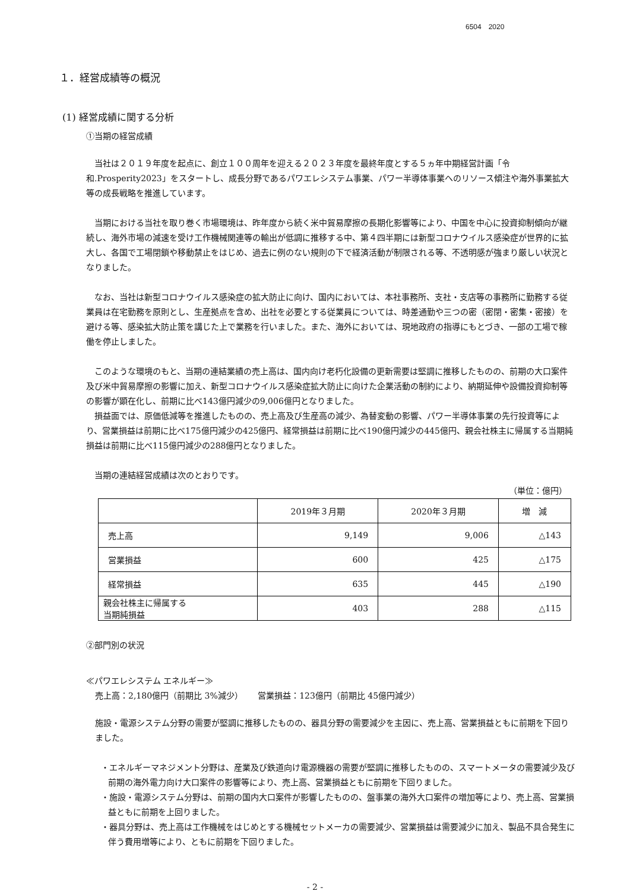6504　2020
１．経営成績等の概況
(1) 経営成績に関する分析
①当期の経営成績
当社は２０１９年度を起点に、創立１００周年を迎える２０２３年度を最終年度とする５ヵ年中期経営計画「令和.Prosperity2023」をスタートし、成長分野であるパワエレシステム事業、パワー半導体事業へのリソース傾注や海外事業拡大等の成長戦略を推進しています。
当期における当社を取り巻く市場環境は、昨年度から続く米中貿易摩擦の長期化影響等により、中国を中心に投資抑制傾向が継続し、海外市場の減速を受け工作機械関連等の輸出が低調に推移する中、第４四半期には新型コロナウイルス感染症が世界的に拡大し、各国で工場閉鎖や移動禁止をはじめ、過去に例のない規則の下で経済活動が制限される等、不透明感が強まり厳しい状況となりました。
なお、当社は新型コロナウイルス感染症の拡大防止に向け、国内においては、本社事務所、支社・支店等の事務所に勤務する従業員は在宅勤務を原則とし、生産拠点を含め、出社を必要とする従業員については、時差通勤や三つの密（密閉・密集・密接）を避ける等、感染拡大防止策を講じた上で業務を行いました。また、海外においては、現地政府の指導にもとづき、一部の工場で稼働を停止しました。
このような環境のもと、当期の連結業績の売上高は、国内向け老朽化設備の更新需要は堅調に推移したものの、前期の大口案件及び米中貿易摩擦の影響に加え、新型コロナウイルス感染症拡大防止に向けた企業活動の制約により、納期延伸や設備投資抑制等の影響が顕在化し、前期に比べ143億円減少の9,006億円となりました。
損益面では、原価低減等を推進したものの、売上高及び生産高の減少、為替変動の影響、パワー半導体事業の先行投資等により、営業損益は前期に比べ175億円減少の425億円、経常損益は前期に比べ190億円減少の445億円、親会社株主に帰属する当期純損益は前期に比べ115億円減少の288億円となりました。
当期の連結経営成績は次のとおりです。
（単位：億円）
| | 2019年３月期 | 2020年３月期 | 増 減 |
| --- | --- | --- | --- |
| 売上高 | 9,149 | 9,006 | △143 |
| 営業損益 | 600 | 425 | △175 |
| 経常損益 | 635 | 445 | △190 |
| 親会社株主に帰属する 当期純損益 | 403 | 288 | △115 |
②部門別の状況
≪パワエレシステム エネルギー≫
売上高：2,180億円（前期比 3%減少）　　 営業損益：123億円（前期比 45億円減少）
施設・電源システム分野の需要が堅調に推移したものの、器具分野の需要減少を主因に、売上高、営業損益ともに前期を下回りました。
・エネルギーマネジメント分野は、産業及び鉄道向け電源機器の需要が堅調に推移したものの、スマートメータの需要減少及び前期の海外電力向け大口案件の影響等により、売上高、営業損益ともに前期を下回りました。
・施設・電源システム分野は、前期の国内大口案件が影響したものの、盤事業の海外大口案件の増加等により、売上高、営業損益ともに前期を上回りました。
・器具分野は、売上高は工作機械をはじめとする機械セットメーカの需要減少、営業損益は需要減少に加え、製品不具合発生に伴う費用増等により、ともに前期を下回りました。
- 2 -